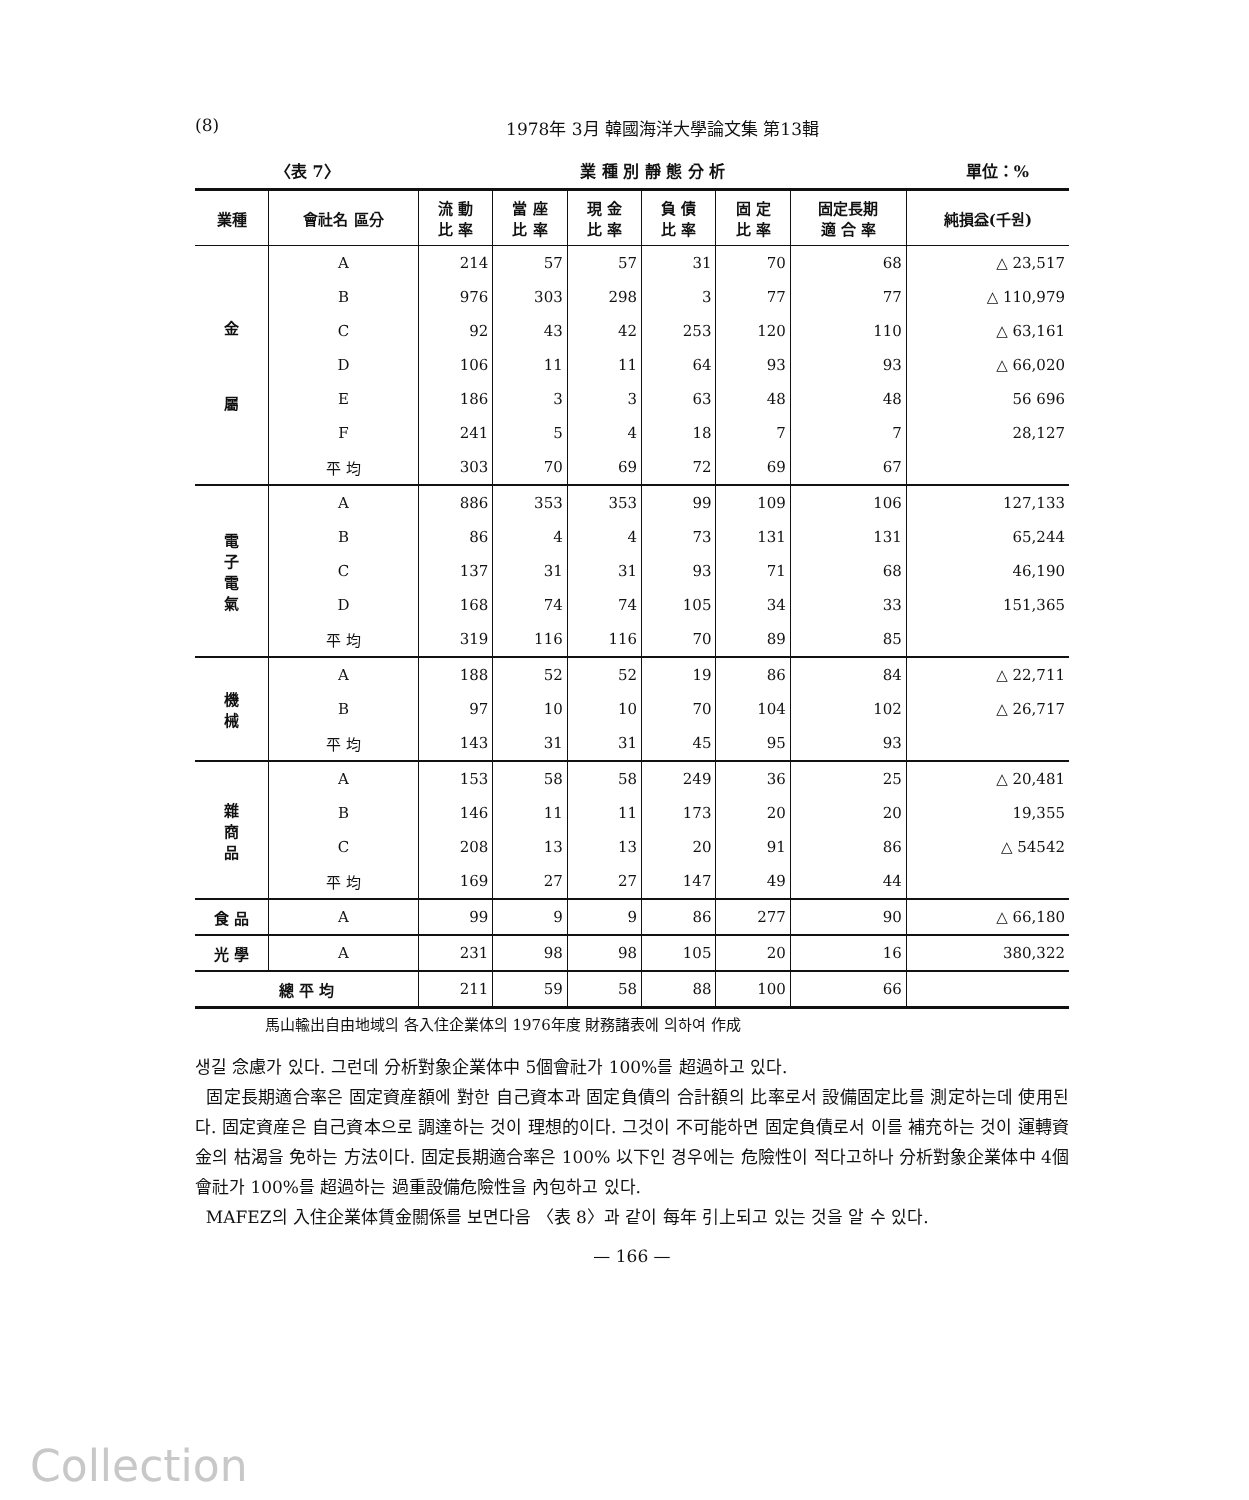(8) 1978年 3月 韓國海洋大學論文集 第13輯
〈表 7〉 業 種 別 靜 態 分 析 單位：%
| 業種 | 會社名 區分 | 流 動 比 率 | 當 座 比 率 | 現 金 比 率 | 負 債 比 率 | 固 定 比 率 | 固定長期 適 合 率 | 純損益(千원) |
| --- | --- | --- | --- | --- | --- | --- | --- | --- |
| 金 屬 | A | 214 | 57 | 57 | 31 | 70 | 68 | △ 23,517 |
| | B | 976 | 303 | 298 | 3 | 77 | 77 | △ 110,979 |
| | C | 92 | 43 | 42 | 253 | 120 | 110 | △ 63,161 |
| | D | 106 | 11 | 11 | 64 | 93 | 93 | △ 66,020 |
| | E | 186 | 3 | 3 | 63 | 48 | 48 | 56 696 |
| | F | 241 | 5 | 4 | 18 | 7 | 7 | 28,127 |
| | 平 均 | 303 | 70 | 69 | 72 | 69 | 67 | |
| 電 子 電 氣 | A | 886 | 353 | 353 | 99 | 109 | 106 | 127,133 |
| | B | 86 | 4 | 4 | 73 | 131 | 131 | 65,244 |
| | C | 137 | 31 | 31 | 93 | 71 | 68 | 46,190 |
| | D | 168 | 74 | 74 | 105 | 34 | 33 | 151,365 |
| | 平 均 | 319 | 116 | 116 | 70 | 89 | 85 | |
| 機 械 | A | 188 | 52 | 52 | 19 | 86 | 84 | △ 22,711 |
| | B | 97 | 10 | 10 | 70 | 104 | 102 | △ 26,717 |
| | 平 均 | 143 | 31 | 31 | 45 | 95 | 93 | |
| 雜 商 品 | A | 153 | 58 | 58 | 249 | 36 | 25 | △ 20,481 |
| | B | 146 | 11 | 11 | 173 | 20 | 20 | 19,355 |
| | C | 208 | 13 | 13 | 20 | 91 | 86 | △ 54542 |
| | 平 均 | 169 | 27 | 27 | 147 | 49 | 44 | |
| 食 品 | A | 99 | 9 | 9 | 86 | 277 | 90 | △ 66,180 |
| 光 學 | A | 231 | 98 | 98 | 105 | 20 | 16 | 380,322 |
| 總 平 均 | | 211 | 59 | 58 | 88 | 100 | 66 | |
馬山輸出自由地域의 各入住企業体의 1976年度 財務諸表에 의하여 作成
생길 念慮가 있다. 그런데 分析對象企業体中 5個會社가 100%를 超過하고 있다.
固定長期適合率은 固定資産額에 對한 自己資本과 固定負債의 合計額의 比率로서 設備固定比를 測定하는데 使用된다. 固定資産은 自己資本으로 調達하는 것이 理想的이다. 그것이 不可能하면 固定負債로서 이를 補充하는 것이 運轉資金의 枯渴을 免하는 方法이다. 固定長期適合率은 100% 以下인 경우에는 危險性이 적다고하나 分析對象企業体中 4個會社가 100%를 超過하는 過重設備危險性을 內包하고 있다.
MAFEZ의 入住企業体賃金關係를 보면다음 〈表 8〉과 같이 每年 引上되고 있는 것을 알 수 있다.
— 166 —
Collection